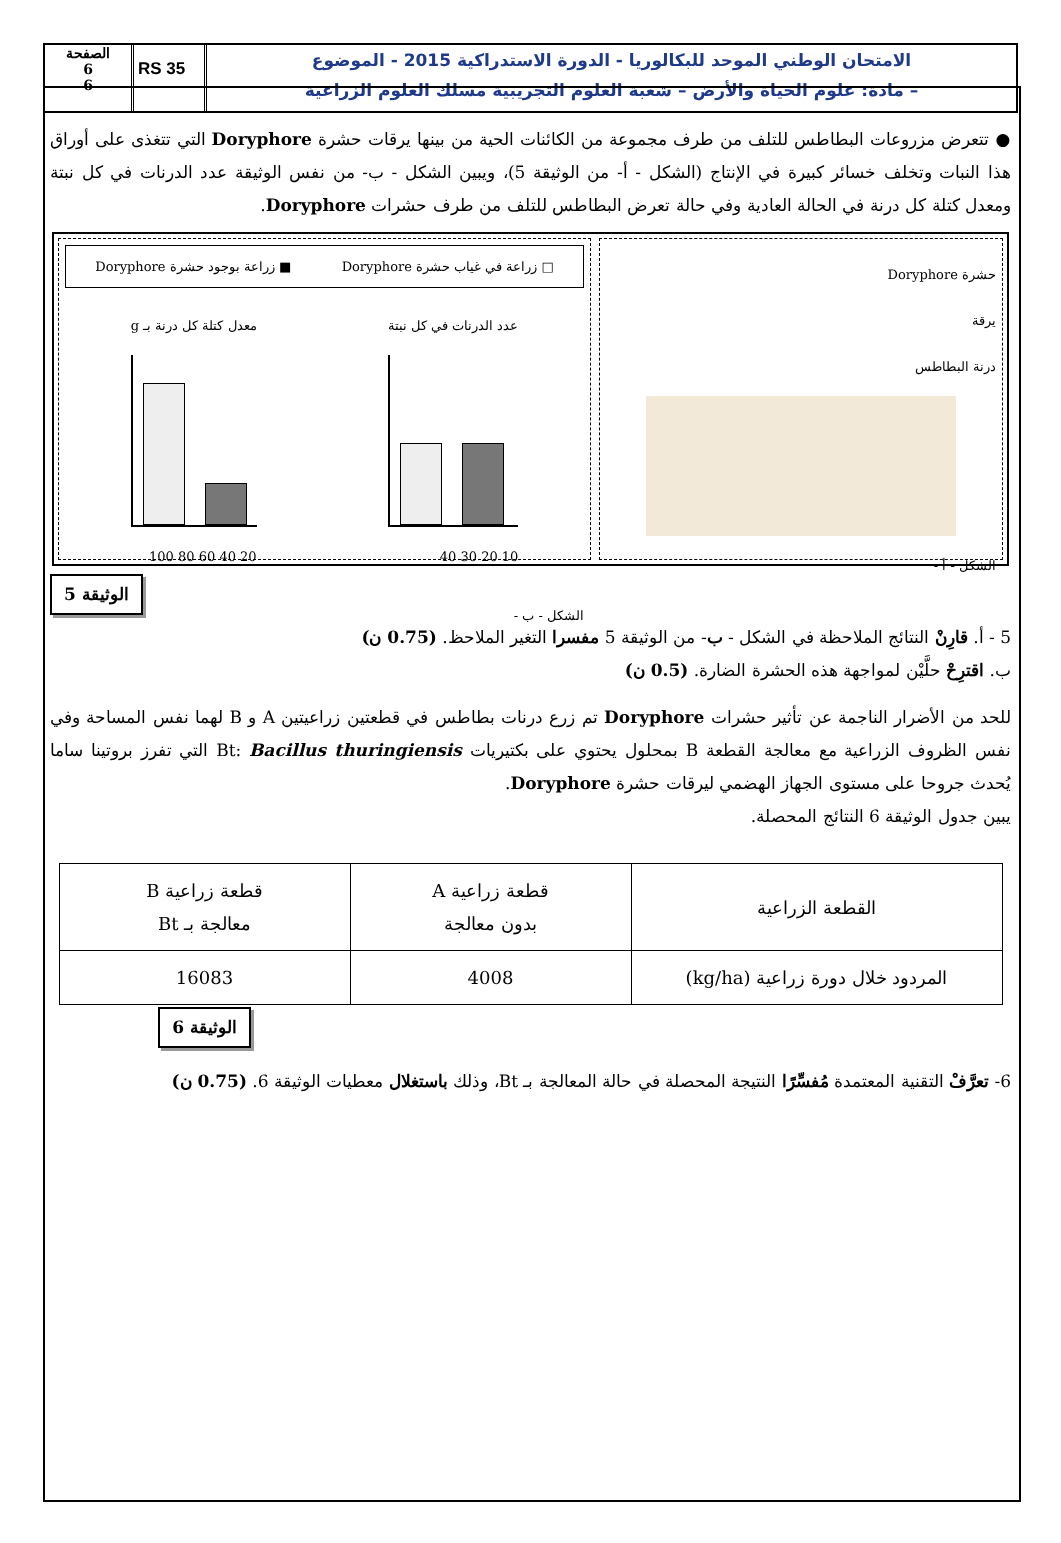الصفحة
6
6
RS 35
الامتحان الوطني الموحد للبكالوريا - الدورة الاستدراكية 2015 - الموضوع
– مادة: علوم الحياة والأرض – شعبة العلوم التجريبية مسلك العلوم الزراعية
● تتعرض مزروعات البطاطس للتلف من طرف مجموعة من الكائنات الحية من بينها يرقات حشرة Doryphore التي تتغذى على أوراق هذا النبات وتخلف خسائر كبيرة في الإنتاج (الشكل - أ- من الوثيقة 5)، ويبين الشكل - ب- من نفس الوثيقة عدد الدرنات في كل نبتة ومعدل كتلة كل درنة في الحالة العادية وفي حالة تعرض البطاطس للتلف من طرف حشرات Doryphore.
حشرة Doryphore
يرقة
درنة البطاطس
الشكل - أ -
□ زراعة في غياب حشرة Doryphore ■ زراعة بوجود حشرة Doryphore
عدد الدرنات في كل نبتة
10 20 30 40
معدل كتلة كل درنة بـ g
20 40 60 80 100
الشكل - ب -
الوثيقة 5
5 - أ. قارِنْ النتائج الملاحظة في الشكل - ب- من الوثيقة 5 مفسرا التغير الملاحظ. (0.75 ن)
ب. اقترِحْ حلَّيْن لمواجهة هذه الحشرة الضارة. (0.5 ن)
للحد من الأضرار الناجمة عن تأثير حشرات Doryphore تم زرع درنات بطاطس في قطعتين زراعيتين A و B لهما نفس المساحة وفي نفس الظروف الزراعية مع معالجة القطعة B بمحلول يحتوي على بكتيريات Bt: Bacillus thuringiensis التي تفرز بروتينا ساما يُحدث جروحا على مستوى الجهاز الهضمي ليرقات حشرة Doryphore.
يبين جدول الوثيقة 6 النتائج المحصلة.
| القطعة الزراعية | قطعة زراعية A بدون معالجة | قطعة زراعية B معالجة بـ Bt |
| --- | --- | --- |
| المردود خلال دورة زراعية (kg/ha) | 4008 | 16083 |
الوثيقة 6
6- تعرَّفْ التقنية المعتمدة مُفسِّرًا النتيجة المحصلة في حالة المعالجة بـ Bt، وذلك باستغلال معطيات الوثيقة 6. (0.75 ن)